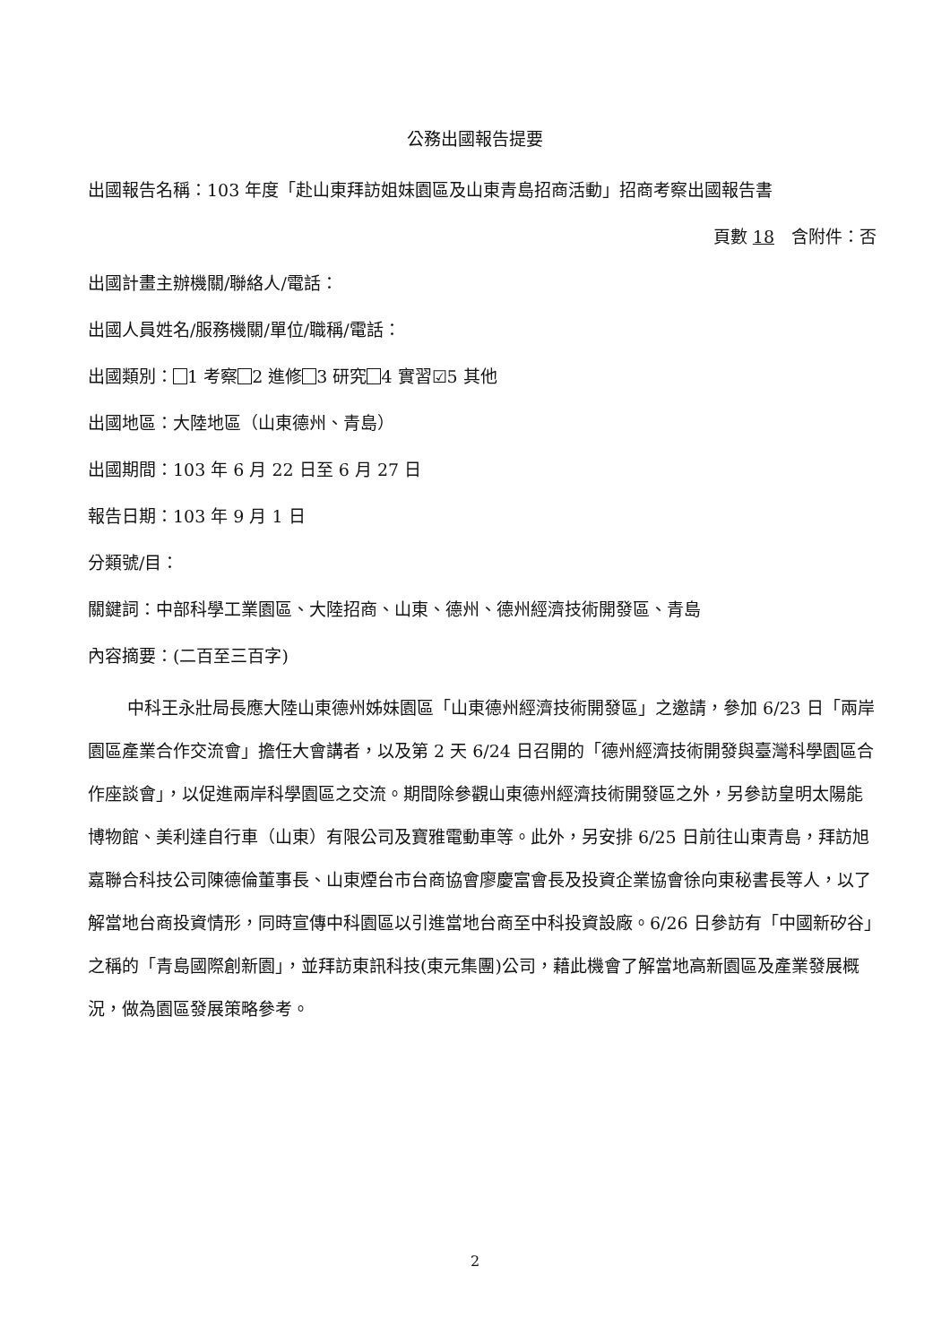公務出國報告提要
出國報告名稱：103 年度「赴山東拜訪姐妹園區及山東青島招商活動」招商考察出國報告書
頁數 18　含附件：否
出國計畫主辦機關/聯絡人/電話：
出國人員姓名/服務機關/單位/職稱/電話：
出國類別： 1 考察 2 進修 3 研究 4 實習☑5 其他
出國地區：大陸地區（山東德州、青島）
出國期間：103 年 6 月 22 日至 6 月 27 日
報告日期：103 年 9 月 1 日
分類號/目：
關鍵詞：中部科學工業園區、大陸招商、山東、德州、德州經濟技術開發區、青島
內容摘要：(二百至三百字)
中科王永壯局長應大陸山東德州姊妹園區「山東德州經濟技術開發區」之邀請，參加 6/23 日「兩岸園區產業合作交流會」擔任大會講者，以及第 2 天 6/24 日召開的「德州經濟技術開發與臺灣科學園區合作座談會」，以促進兩岸科學園區之交流。期間除參觀山東德州經濟技術開發區之外，另參訪皇明太陽能博物館、美利達自行車（山東）有限公司及寶雅電動車等。此外，另安排 6/25 日前往山東青島，拜訪旭嘉聯合科技公司陳德倫董事長、山東煙台市台商協會廖慶富會長及投資企業協會徐向東秘書長等人，以了解當地台商投資情形，同時宣傳中科園區以引進當地台商至中科投資設廠。6/26 日參訪有「中國新矽谷」之稱的「青島國際創新園」，並拜訪東訊科技(東元集團)公司，藉此機會了解當地高新園區及產業發展概況，做為園區發展策略參考。
2